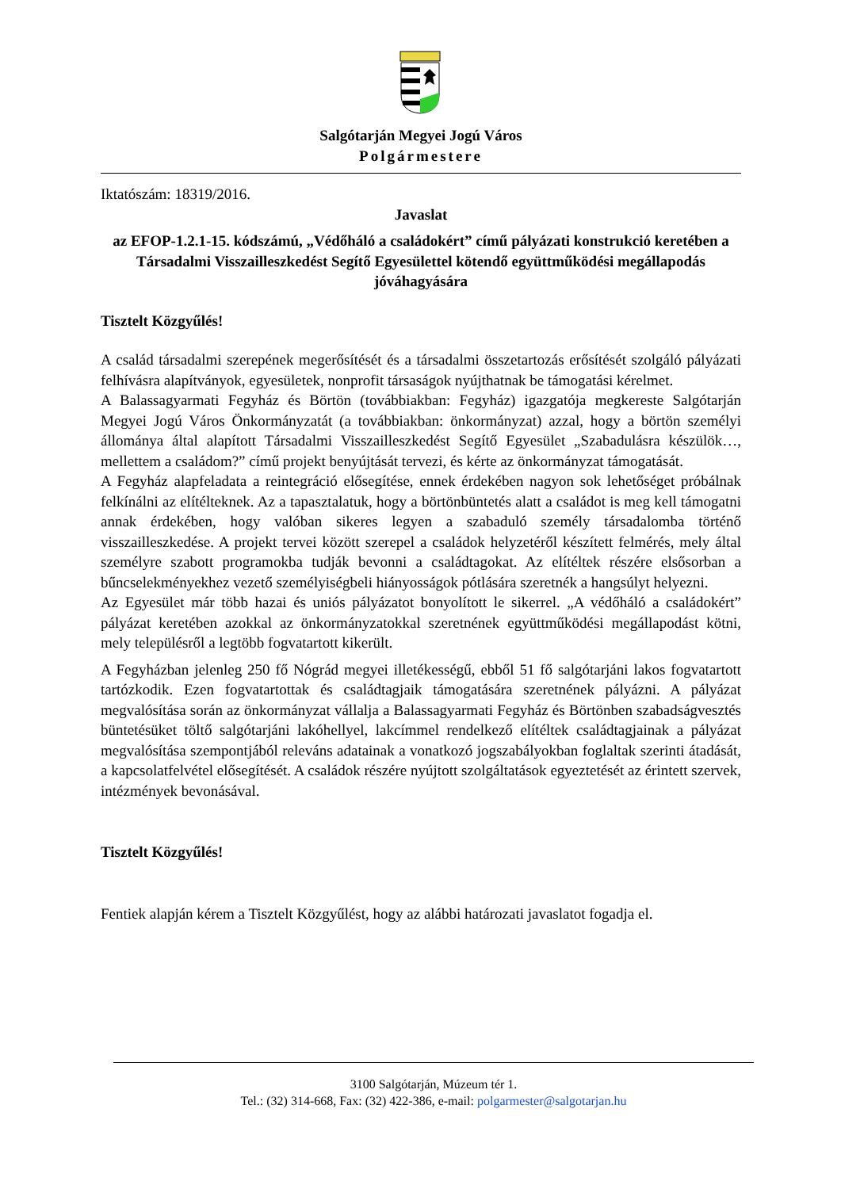Salgótarján Megyei Jogú Város
Polgármestere
Iktatószám: 18319/2016.
Javaslat
az EFOP-1.2.1-15. kódszámú, „Védőháló a családokért” című pályázati konstrukció keretében a Társadalmi Visszailleszkedést Segítő Egyesülettel kötendő együttműködési megállapodás jóváhagyására
Tisztelt Közgyűlés!
A család társadalmi szerepének megerősítését és a társadalmi összetartozás erősítését szolgáló pályázati felhívásra alapítványok, egyesületek, nonprofit társaságok nyújthatnak be támogatási kérelmet.
A Balassagyarmati Fegyház és Börtön (továbbiakban: Fegyház) igazgatója megkereste Salgótarján Megyei Jogú Város Önkormányzatát (a továbbiakban: önkormányzat) azzal, hogy a börtön személyi állománya által alapított Társadalmi Visszailleszkedést Segítő Egyesület „Szabadulásra készülök…, mellettem a családom?” című projekt benyújtását tervezi, és kérte az önkormányzat támogatását.
A Fegyház alapfeladata a reintegráció elősegítése, ennek érdekében nagyon sok lehetőséget próbálnak felkínálni az elítélteknek. Az a tapasztalatuk, hogy a börtönbüntetés alatt a családot is meg kell támogatni annak érdekében, hogy valóban sikeres legyen a szabaduló személy társadalomba történő visszailleszkedése. A projekt tervei között szerepel a családok helyzetéről készített felmérés, mely által személyre szabott programokba tudják bevonni a családtagokat. Az elítéltek részére elsősorban a bűncselekményekhez vezető személyiségbeli hiányosságok pótlására szeretnék a hangsúlyt helyezni.
Az Egyesület már több hazai és uniós pályázatot bonyolított le sikerrel. „A védőháló a családokért” pályázat keretében azokkal az önkormányzatokkal szeretnének együttműködési megállapodást kötni, mely településről a legtöbb fogvatartott kikerült.
A Fegyházban jelenleg 250 fő Nógrád megyei illetékességű, ebből 51 fő salgótarjáni lakos fogvatartott tartózkodik. Ezen fogvatartottak és családtagjaik támogatására szeretnének pályázni. A pályázat megvalósítása során az önkormányzat vállalja a Balassagyarmati Fegyház és Börtönben szabadságvesztés büntetésüket töltő salgótarjáni lakóhellyel, lakcímmel rendelkező elítéltek családtagjainak a pályázat megvalósítása szempontjából releváns adatainak a vonatkozó jogszabályokban foglaltak szerinti átadását, a kapcsolatfelvétel elősegítését. A családok részére nyújtott szolgáltatások egyeztetését az érintett szervek, intézmények bevonásával.
Tisztelt Közgyűlés!
Fentiek alapján kérem a Tisztelt Közgyűlést, hogy az alábbi határozati javaslatot fogadja el.
3100 Salgótarján, Múzeum tér 1.
Tel.: (32) 314-668, Fax: (32) 422-386, e-mail: polgarmester@salgotarjan.hu